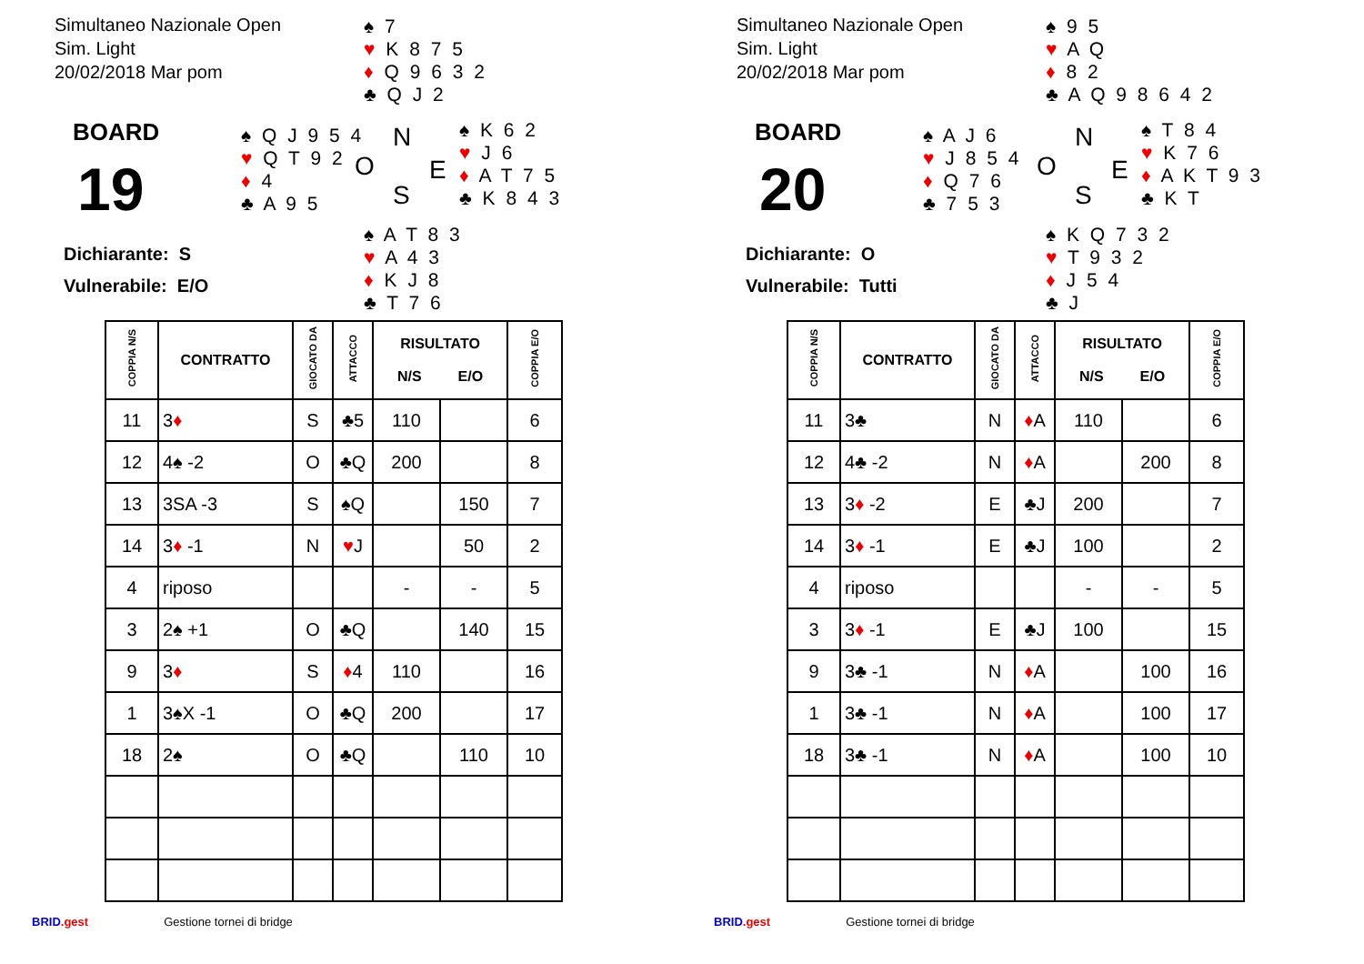Simultaneo Nazionale Open
Sim. Light
20/02/2018 Mar pom
♠ 7
♥ K 8 7 5
♦ Q 9 6 3 2
♣ Q J 2
BOARD
19
♠ Q J 9 5 4
♥ Q T 9 2
♦ 4
♣ A 9 5
N
O E
S
♠ K 6 2
♥ J 6
♦ A T 7 5
♣ K 8 4 3
♠ A T 8 3
♥ A 4 3
♦ K J 8
♣ T 7 6
Dichiarante: S
Vulnerabile: E/O
| COPPIA N/S | CONTRATTO | GIOCATO DA | ATTACCO | RISULTATO N/S E/O | | COPPIA E/O |
| --- | --- | --- | --- | --- | --- | --- |
| 11 | 3 ♦ | S | ♣5 | 110 | | 6 |
| 12 | 4♠ -2 | O | ♣Q | 200 | | 8 |
| 13 | 3SA -3 | S | ♠Q | | 150 | 7 |
| 14 | 3 ♦ -1 | N | ♥ J | | 50 | 2 |
| 4 | riposo | | | - | - | 5 |
| 3 | 2♠ +1 | O | ♣Q | | 140 | 15 |
| 9 | 3 ♦ | S | ♦ 4 | 110 | | 16 |
| 1 | 3♠X -1 | O | ♣Q | 200 | | 17 |
| 18 | 2♠ | O | ♣Q | | 110 | 10 |
BRID.gest Gestione tornei di bridge
Simultaneo Nazionale Open
Sim. Light
20/02/2018 Mar pom
♠ 9 5
♥ A Q
♦ 8 2
♣ A Q 9 8 6 4 2
BOARD
20
♠ A J 6
♥ J 8 5 4
♦ Q 7 6
♣ 7 5 3
N
O E
S
♠ T 8 4
♥ K 7 6
♦ A K T 9 3
♣ K T
♠ K Q 7 3 2
♥ T 9 3 2
♦ J 5 4
♣ J
Dichiarante: O
Vulnerabile: Tutti
| COPPIA N/S | CONTRATTO | GIOCATO DA | ATTACCO | RISULTATO N/S E/O | | COPPIA E/O |
| --- | --- | --- | --- | --- | --- | --- |
| 11 | 3♣ | N | ♦ A | 110 | | 6 |
| 12 | 4♣ -2 | N | ♦ A | | 200 | 8 |
| 13 | 3 ♦ -2 | E | ♣J | 200 | | 7 |
| 14 | 3 ♦ -1 | E | ♣J | 100 | | 2 |
| 4 | riposo | | | - | - | 5 |
| 3 | 3 ♦ -1 | E | ♣J | 100 | | 15 |
| 9 | 3♣ -1 | N | ♦ A | | 100 | 16 |
| 1 | 3♣ -1 | N | ♦ A | | 100 | 17 |
| 18 | 3♣ -1 | N | ♦ A | | 100 | 10 |
BRID.gest Gestione tornei di bridge